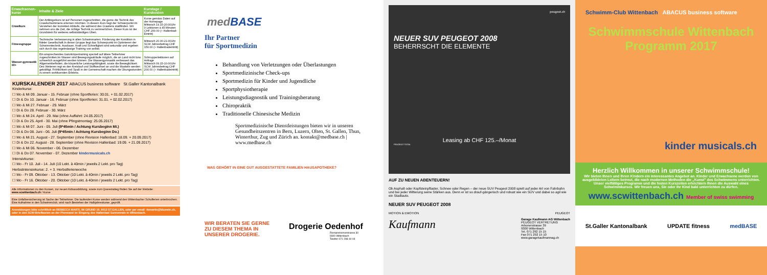| Erwachsenen-kurse | Inhalte & Ziele | Kurstage / Kurskosten |
| --- | --- | --- |
| Crawlkurs | Der Anfängerkurs ist auf Personen zugeschnitten, die gerne die Technik des Crawlschwimmens erlernen möchten. In diesem Kurs liegt der Schwerpunkt im Verstehen der korrekten Abläufe, die während des Crawlens stattfinden. Wir nehmen uns die Zeit, die richtige Technik zu verinnerlichen. Dieser Kurs ist der Grundstein für weiteres selbstständiges Üben. | Kurse gemäss Daten auf der Homepage Mittwoch 19.15-20.00Uhr 9 Lektionen à 45 Minuten CHF 200.00 (+ Hallenbad-Eintritt) |
| Fitnessgruppe | Technische Verbesserung in allen Schwimmarten. Förderung der Kondition in fideler Gesellschaft.In dieser Gruppe liegt das Schwerpunkt im Optimieren der Schwimmtechnik. Ausdauer, Kraft und Schnelligkeit sind sekundär und ergeben sich durch das regelmässige Training von selbst. | Mittwoch 20.00-21.00Uhr SCW Jahresbeitrag CHF 150.00 (+ Hallenbadeintritt) |
| Wasser-gymnastik 60+ | Ein ansprechendes Ganzkörpertraining speziell auf ältere Teilnehmer zugeschnitten.Im Wasser sind Bewegungsabläufe möglich, die an Land nicht bzw. schwerlich ausgeführt werden können. Die Wassergymnastik verbessert das Allgemeinbefinden, die körperliche Leistungsfähigkeit, sowie die Beweglichkeit. Des Weiteren regt es den Kreislauf und Stoffwechsel an und die Muskeln werden gekräftigt. Fröhlichkeit und Spaß in der Gemeinschaft machen die Übungsstunden zu einem wohltuenden Erlebnis. | Schnupperlektionen auf Anfrage Mittwoch 09.15-10.00Uhr SCW Jahresbeitrag CHF 200.00 (+ Hallenbadeintritt) |
KURSKALENDER 2017 ABACUS business software St.Galler Kantonalbank
Kinderkurse:
☐ Mo & Mi 09. Januar - 15. Februar (ohne Sportferien: 30.01. + 01.02.2017)
☐ Di & Do 10. Januar - 16. Februar (ohne Sportferien: 31.01. + 02.02.2017)
☐ Mo & Mi 27. Februar - 29. März
☐ Di & Do 28. Februar - 30. März
☐ Mo & Mi 24. April - 29. Mai (ohne Auffahrt: 24.05.2017)
☐ Di & Do 25. April - 30. Mai (ohne Pfingstmontag: 25.05.2017)
☐ Mo & Mi 07. Juni - 05. Juli (9*45min / Achtung Kursbeginn Mi.)
☐ Di & Do 08. Juni - 06. Juli (9*45min / Achtung Kursbeginn Do.)
☐ Mo & Mi 21. August - 27. September (ohne Revision Hallenbad: 18.09. + 20.09.2017)
☐ Di & Do 22. August - 28. September (ohne Revision Hallenbad: 19.09. + 21.09.2017)
☐ Mo & Mi 06. November - 06. Dezember
☐ Di & Do 07. November - 07. Dezember kindermusicals.ch
Intensivkurse:
☐ Mo - Fr 10. Juli - 14. Juli (10 Lekt. à 40min / jeweils 2 Lekt. pro Tag)
Herbstintensivkurse: 2. + 3. Herbstferienwoche
☐ Mo - Fr 09. Oktober - 13. Oktober (10 Lekt. à 40min / jeweils 2 Lekt. pro Tag)
☐ Mo - Fr 16. Oktober - 20. Oktober (10 Lekt. à 40min / jeweils 2 Lekt. pro Tag)
Alle Informationen zu den Kursen, zur neuen Kidsausbildung, sowie zum Quereinstieg finden Sie auf der Website: www.scwittenbach.ch / Kurse
Eine Unfallversicherung ist Sache der Teilnehmer. Die laufenden Kurse werden während den Wittenbacher Schulferien unterbrochen. Eine Aufnahme in den Schwimmclub, wird nach Bestehen der Halbjahreskurse, geprüft.
Anmeldungen bitte schriftlich an REBECCA MARTI, IM GRUND 10, 9012 ST.GALLEN, oder per email: 4smartis@bluewin.ch, oder in den SCW-Briefkasten an der Pinnwand im Eingang des Hallenbad Sonnenrain in Wittenbach.
medBASE
Ihr Partner
für Sportmedizin
Behandlung von Verletzungen oder Überlastungen
Sportmedizinische Check-ups
Sportmedizin für Kinder und Jugendliche
Sportphysiotherapie
Leistungsdiagnostik und Trainingsberatung
Chiropraktik
Traditionelle Chinesische Medizin
Sportmedizinische Dienstleistungen bieten wir in unseren Gesundheitszentren in Bern, Luzern, Olten, St. Gallen, Thun, Winterthur, Zug und Zürich an. kontakt@medbase.ch | www.medbase.ch
WAS GEHÖRT IN EINE GUT AUSGESTATTETE FAMILIEN HAUSAPOTHEKE?
WIR BERATEN SIE GERNE ZU DIESEM THEMA IN UNSERER DROGERIE.
Drogerie Oedenhof
Romanshornerstrasse 30
9300 Wittenbach
Telefon 071 298 40 04
peugeot.ch
NEUER SUV PEUGEOT 2008
BEHERRSCHT DIE ELEMENTE
Leasing ab CHF 125.–/Monat
PEUGEOT TOTAL
AUF ZU NEUEN ABENTEUERN!
Ob Asphalt oder Kopfsteinpflaster, Schnee oder Regen – der neue SUV Peugeot 2008 spielt auf jeder Art von Fahrbahn und bei jeder Witterung seine Stärken aus. Denn er ist so drauf-gängerisch und robust wie ein SUV und dabei so agil wie ein Stadtauto.
NEUER SUV PEUGEOT 2008
MOTION & EMOTION PEUGEOT
Kaufmann Garage Kaufmann AG Wittenbach
PEUGEOT VERTRETUNG
Arbonerstrasse 39
9300 Wittenbach
Tel. 071 292 15 15
Fax 071 292 15 10
www.garagekaufmannag.ch
Schwimm-Club Wittenbach ABACUS business software
Schwimmschule Wittenbach
Programm 2017
kinder musicals.ch
Herzlich Willkommen in unserer Schwimmschule!
Wir bieten Ihnen und Ihren Kindern ein interessantes Angebot an. Kinder und Erwachsene werden von ausgebildeten Leitern betreut, die nach modernen Methoden die „Kunst" des Schwimmens unterrichten. Unser vielfältiges Programm und die festen Kurszeiten erleichtern Ihnen die Auswahl eines Schwimmkurses. Wir freuen uns, Sie oder Ihr Kind bald unterrichten zu dürfen.
www.scwittenbach.ch Member of swiss swimming
St.Galler Kantonalbank UPDATE fitness medBASE